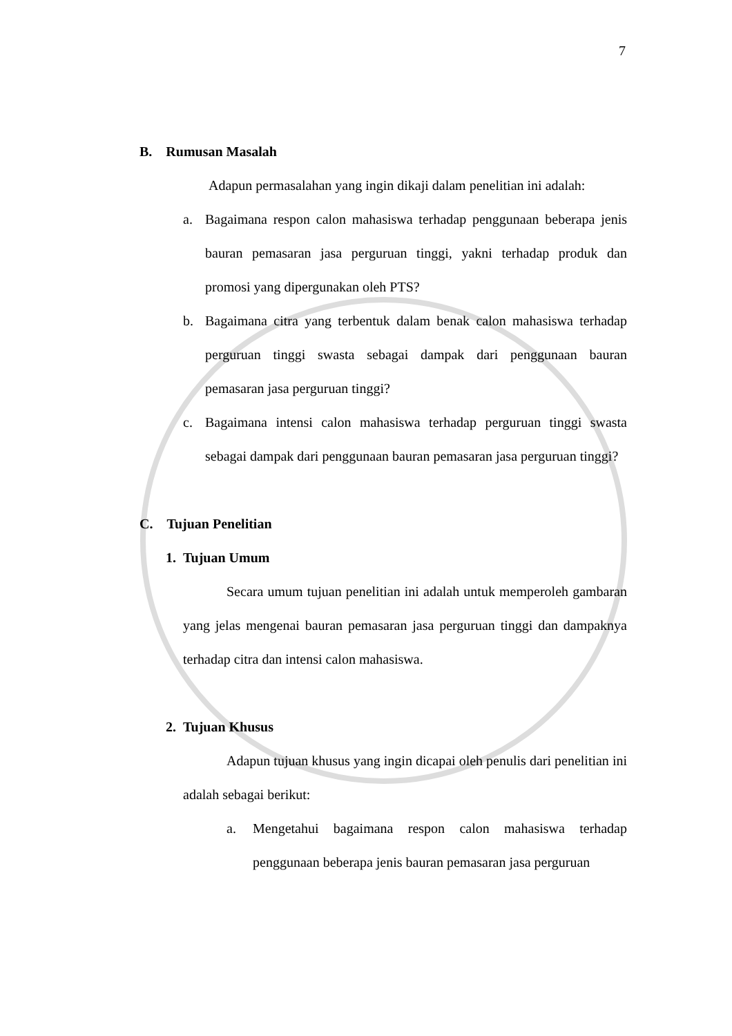7
B. Rumusan Masalah
Adapun permasalahan yang ingin dikaji dalam penelitian ini adalah:
a. Bagaimana respon calon mahasiswa terhadap penggunaan beberapa jenis bauran pemasaran jasa perguruan tinggi, yakni terhadap produk dan promosi yang dipergunakan oleh PTS?
b. Bagaimana citra yang terbentuk dalam benak calon mahasiswa terhadap perguruan tinggi swasta sebagai dampak dari penggunaan bauran pemasaran jasa perguruan tinggi?
c. Bagaimana intensi calon mahasiswa terhadap perguruan tinggi swasta sebagai dampak dari penggunaan bauran pemasaran jasa perguruan tinggi?
C. Tujuan Penelitian
1. Tujuan Umum
Secara umum tujuan penelitian ini adalah untuk memperoleh gambaran yang jelas mengenai bauran pemasaran jasa perguruan tinggi dan dampaknya terhadap citra dan intensi calon mahasiswa.
2. Tujuan Khusus
Adapun tujuan khusus yang ingin dicapai oleh penulis dari penelitian ini adalah sebagai berikut:
a. Mengetahui bagaimana respon calon mahasiswa terhadap penggunaan beberapa jenis bauran pemasaran jasa perguruan